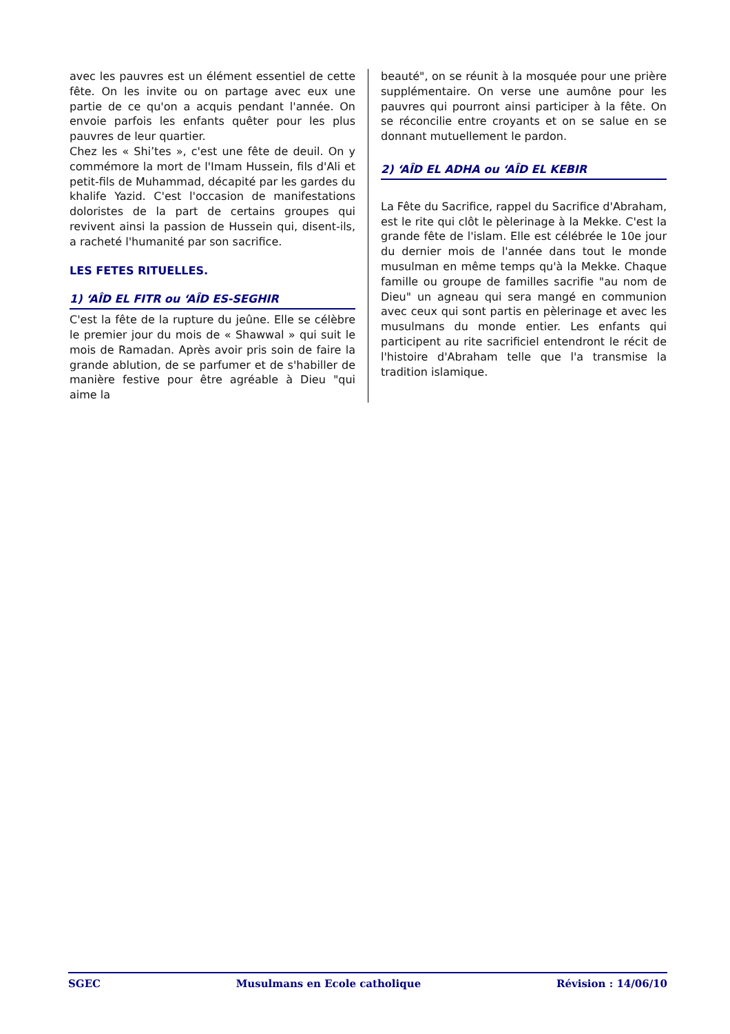avec les pauvres est un élément essentiel de cette fête. On les invite ou on partage avec eux une partie de ce qu'on a acquis pendant l'année. On envoie parfois les enfants quêter pour les plus pauvres de leur quartier.
Chez les « Shi’tes », c'est une fête de deuil. On y commémore la mort de l'Imam Hussein, fils d'Ali et petit-fils de Muhammad, décapité par les gardes du khalife Yazid. C'est l'occasion de manifestations doloristes de la part de certains groupes qui revivent ainsi la passion de Hussein qui, disent-ils, a racheté l'humanité par son sacrifice.
LES FETES RITUELLES.
1) ‘AÎD EL FITR ou ‘AÎD ES-SEGHIR
C'est la fête de la rupture du jeûne. Elle se célèbre le premier jour du mois de « Shawwal » qui suit le mois de Ramadan. Après avoir pris soin de faire la grande ablution, de se parfumer et de s'habiller de manière festive pour être agréable à Dieu "qui aime la
beauté", on se réunit à la mosquée pour une prière supplémentaire. On verse une aumône pour les pauvres qui pourront ainsi participer à la fête. On se réconcilie entre croyants et on se salue en se donnant mutuellement le pardon.
2) ‘AÎD EL ADHA ou ‘AÎD EL KEBIR
La Fête du Sacrifice, rappel du Sacrifice d'Abraham, est le rite qui clôt le pèlerinage à la Mekke. C'est la grande fête de l'islam. Elle est célébrée le 10e jour du dernier mois de l'année dans tout le monde musulman en même temps qu'à la Mekke. Chaque famille ou groupe de familles sacrifie "au nom de Dieu" un agneau qui sera mangé en communion avec ceux qui sont partis en pèlerinage et avec les musulmans du monde entier. Les enfants qui participent au rite sacrificiel entendront le récit de l'histoire d'Abraham telle que l'a transmise la tradition islamique.
SGEC Musulmans en Ecole catholique Révision : 14/06/10